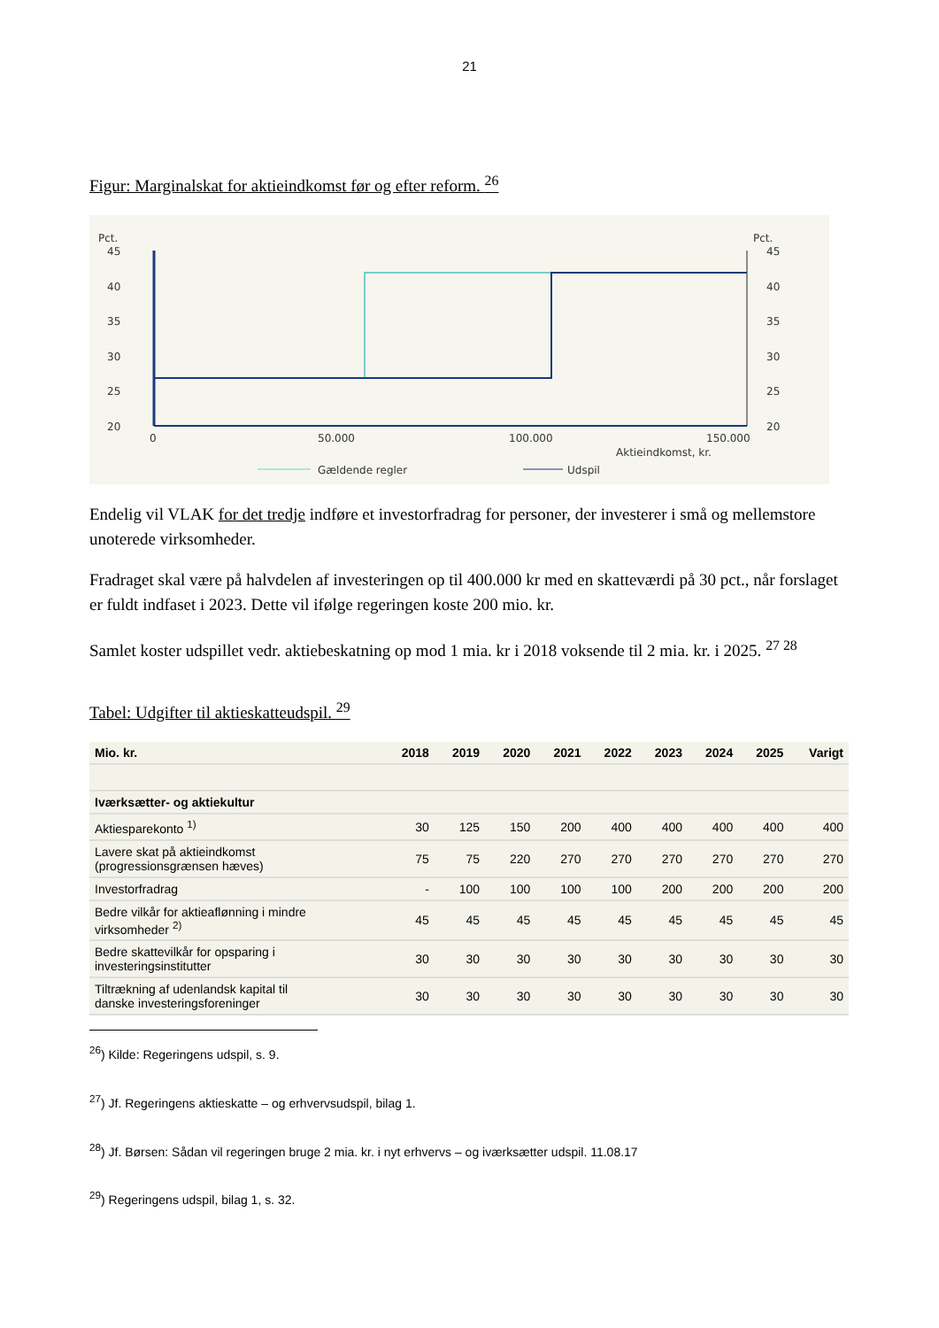21
Figur: Marginalskat for aktieindkomst før og efter reform. <sup>26</sup>
Pct.
Pct.
45
40
35
30
25
20
45
40
35
30
25
20
0
50.000
100.000
150.000
Aktieindkomst, kr.
Gældende regler
Udspil
Endelig vil VLAK for det tredje indføre et investorfradrag for personer, der investerer i små og mellemstore unoterede virksomheder.
Fradraget skal være på halvdelen af investeringen op til 400.000 kr med en skatteværdi på 30 pct., når forslaget er fuldt indfaset i 2023. Dette vil ifølge regeringen koste 200 mio. kr.
Samlet koster udspillet vedr. aktiebeskatning op mod 1 mia. kr i 2018 voksende til 2 mia. kr. i 2025. <sup>27 28</sup>
Tabel: Udgifter til aktieskatteudspil. <sup>29</sup>
| Mio. kr. | 2018 | 2019 | 2020 | 2021 | 2022 | 2023 | 2024 | 2025 | Varigt |
| --- | --- | --- | --- | --- | --- | --- | --- | --- | --- |
| Iværksætter- og aktiekultur | | | | | | | | | |
| Aktiesparekonto <sup>1)</sup> | 30 | 125 | 150 | 200 | 400 | 400 | 400 | 400 | 400 |
| Lavere skat på aktieindkomst (progressionsgrænsen hæves) | 75 | 75 | 220 | 270 | 270 | 270 | 270 | 270 | 270 |
| Investorfradrag | - | 100 | 100 | 100 | 100 | 200 | 200 | 200 | 200 |
| Bedre vilkår for aktieaflønning i mindre virksomheder <sup>2)</sup> | 45 | 45 | 45 | 45 | 45 | 45 | 45 | 45 | 45 |
| Bedre skattevilkår for opsparing i investeringsinstitutter | 30 | 30 | 30 | 30 | 30 | 30 | 30 | 30 | 30 |
| Tiltrækning af udenlandsk kapital til danske investeringsforeninger | 30 | 30 | 30 | 30 | 30 | 30 | 30 | 30 | 30 |
<sup>26</sup>) Kilde: Regeringens udspil, s. 9.
<sup>27</sup>) Jf. Regeringens aktieskatte – og erhvervsudspil, bilag 1.
<sup>28</sup>) Jf. Børsen: Sådan vil regeringen bruge 2 mia. kr. i nyt erhvervs – og iværksætter udspil. 11.08.17
<sup>29</sup>) Regeringens udspil, bilag 1, s. 32.